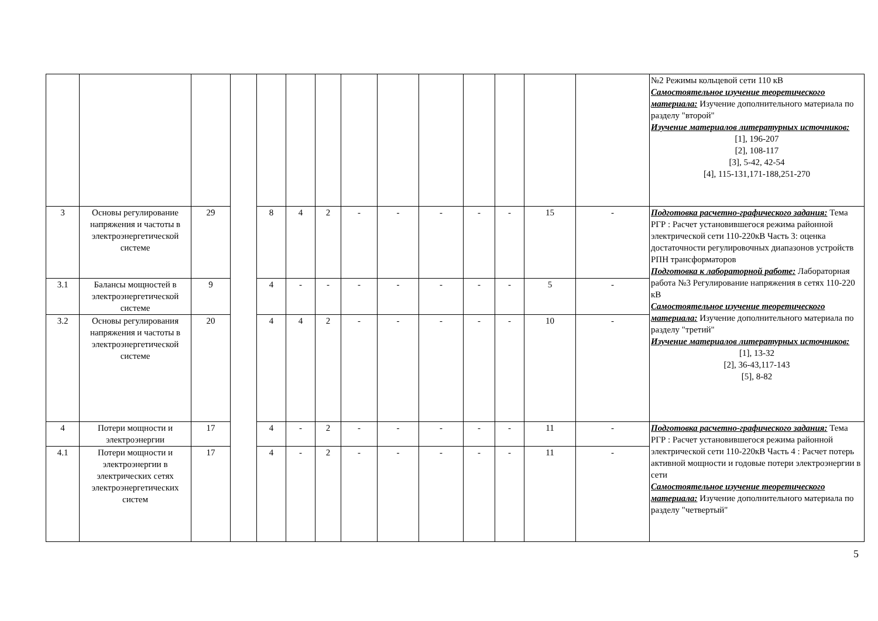| | | | | | | | | | | | | | | №2 Режимы кольцевой сети 110 кВ Самостоятельное изучение теоретического материала: Изучение дополнительного материала по разделу "второй" Изучение материалов литературных источников: [1], 196-207 [2], 108-117 [3], 5-42, 42-54 [4], 115-131,171-188,251-270 |
| 3 | Основы регулирование напряжения и частоты в электроэнергетической системе | 29 | | 8 | 4 | 2 | - | - | - | - | - | 15 | - | Подготовка расчетно-графического задания: Тема РГР : Расчет установившегося режима районной электрической сети 110-220кВ Часть 3: оценка достаточности регулировочных диапазонов устройств РПН трансформаторов Подготовка к лабораторной работе: Лабораторная работа №3 Регулирование напряжения в сетях 110-220 кВ Самостоятельное изучение теоретического материала: Изучение дополнительного материала по разделу "третий" Изучение материалов литературных источников: [1], 13-32 [2], 36-43,117-143 [5], 8-82 |
| 3.1 | Балансы мощностей в электроэнергетической системе | 9 | | 4 | - | - | - | - | - | - | - | 5 | - | |
| 3.2 | Основы регулирования напряжения и частоты в электроэнергетической системе | 20 | | 4 | 4 | 2 | - | - | - | - | - | 10 | - | |
| 4 | Потери мощности и электроэнергии | 17 | | 4 | - | 2 | - | - | - | - | - | 11 | - | Подготовка расчетно-графического задания: Тема РГР : Расчет установившегося режима районной электрической сети 110-220кВ Часть 4 : Расчет потерь активной мощности и годовые потери электроэнергии в сети Самостоятельное изучение теоретического материала: Изучение дополнительного материала по разделу "четвертый" |
| 4.1 | Потери мощности и электроэнергии в электрических сетях электроэнергетических систем | 17 | | 4 | - | 2 | - | - | - | - | - | 11 | - | |
5